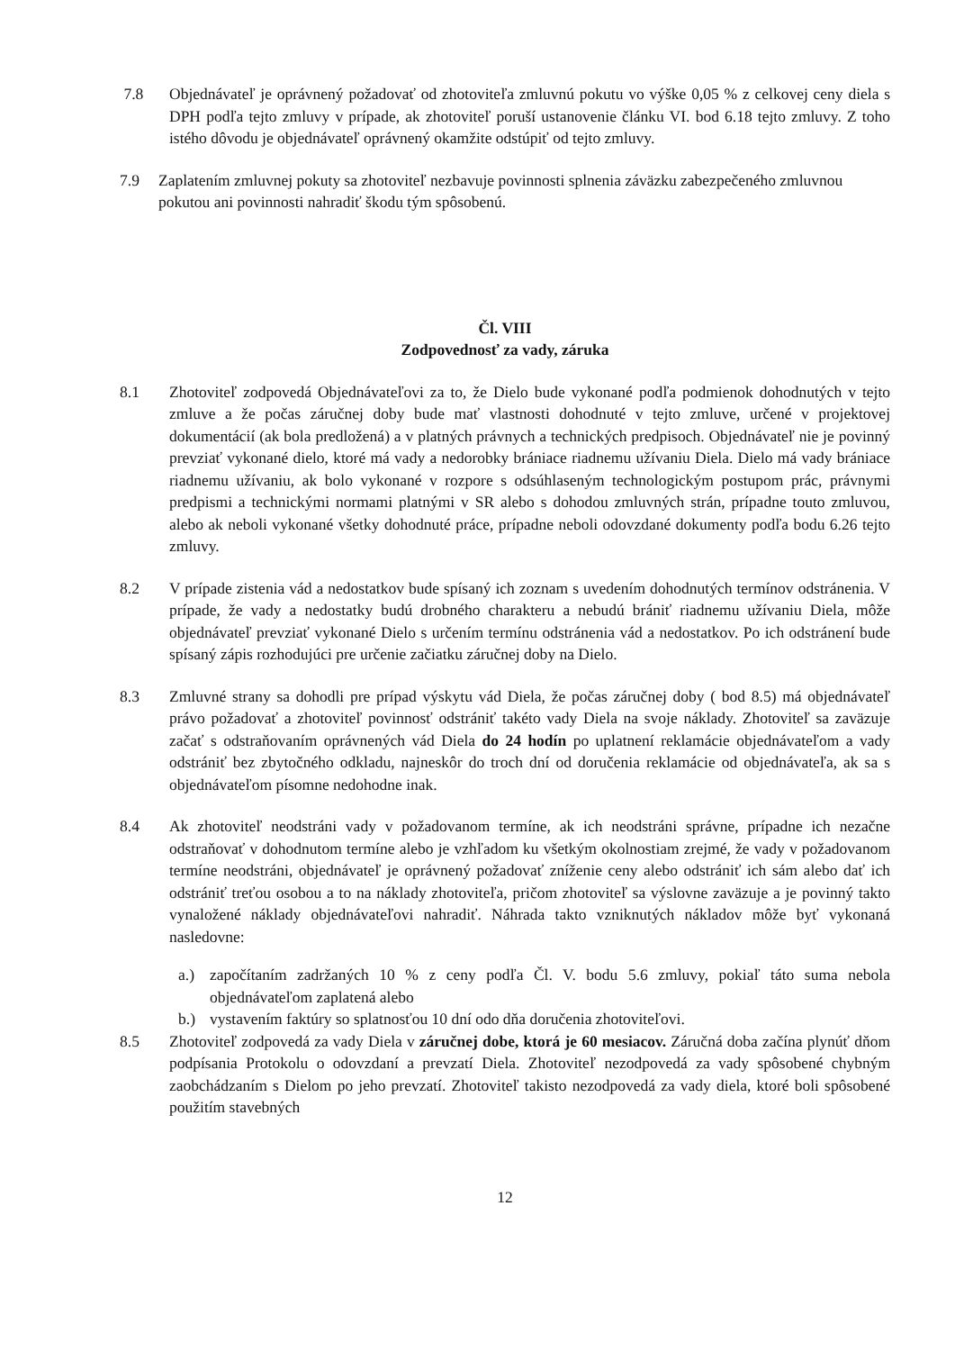7.8 Objednávateľ je oprávnený požadovať od zhotoviteľa zmluvnú pokutu vo výške 0,05 % z celkovej ceny diela s DPH podľa tejto zmluvy v prípade, ak zhotoviteľ poruší ustanovenie článku VI. bod 6.18 tejto zmluvy. Z toho istého dôvodu je objednávateľ oprávnený okamžite odstúpiť od tejto zmluvy.
7.9 Zaplatením zmluvnej pokuty sa zhotoviteľ nezbavuje povinnosti splnenia záväzku zabezpečeného zmluvnou pokutou ani povinnosti nahradiť škodu tým spôsobenú.
Čl. VIII
Zodpovednosť za vady, záruka
8.1 Zhotoviteľ zodpovedá Objednávateľovi za to, že Dielo bude vykonané podľa podmienok dohodnutých v tejto zmluve a že počas záručnej doby bude mať vlastnosti dohodnuté v tejto zmluve, určené v projektovej dokumentácií (ak bola predložená) a v platných právnych a technických predpisoch. Objednávateľ nie je povinný prevziať vykonané dielo, ktoré má vady a nedorobky brániace riadnemu užívaniu Diela. Dielo má vady brániace riadnemu užívaniu, ak bolo vykonané v rozpore s odsúhlaseným technologickým postupom prác, právnymi predpismi a technickými normami platnými v SR alebo s dohodou zmluvných strán, prípadne touto zmluvou, alebo ak neboli vykonané všetky dohodnuté práce, prípadne neboli odovzdané dokumenty podľa bodu 6.26 tejto zmluvy.
8.2 V prípade zistenia vád a nedostatkov bude spísaný ich zoznam s uvedením dohodnutých termínov odstránenia. V prípade, že vady a nedostatky budú drobného charakteru a nebudú brániť riadnemu užívaniu Diela, môže objednávateľ prevziať vykonané Dielo s určením termínu odstránenia vád a nedostatkov. Po ich odstránení bude spísaný zápis rozhodujúci pre určenie začiatku záručnej doby na Dielo.
8.3 Zmluvné strany sa dohodli pre prípad výskytu vád Diela, že počas záručnej doby ( bod 8.5) má objednávateľ právo požadovať a zhotoviteľ povinnosť odstrániť takéto vady Diela na svoje náklady. Zhotoviteľ sa zaväzuje začať s odstraňovaním oprávnených vád Diela do 24 hodín po uplatnení reklamácie objednávateľom a vady odstrániť bez zbytočného odkladu, najneskôr do troch dní od doručenia reklamácie od objednávateľa, ak sa s objednávateľom písomne nedohodne inak.
8.4 Ak zhotoviteľ neodstráni vady v požadovanom termíne, ak ich neodstráni správne, prípadne ich nezačne odstraňovať v dohodnutom termíne alebo je vzhľadom ku všetkým okolnostiam zrejmé, že vady v požadovanom termíne neodstráni, objednávateľ je oprávnený požadovať zníženie ceny alebo odstrániť ich sám alebo dať ich odstrániť treťou osobou a to na náklady zhotoviteľa, pričom zhotoviteľ sa výslovne zaväzuje a je povinný takto vynaložené náklady objednávateľovi nahradiť. Náhrada takto vzniknutých nákladov môže byť vykonaná nasledovne:
a.) započítaním zadržaných 10 % z ceny podľa Čl. V. bodu 5.6 zmluvy, pokiaľ táto suma nebola objednávateľom zaplatená alebo
b.) vystavením faktúry so splatnosťou 10 dní odo dňa doručenia zhotoviteľovi.
8.5 Zhotoviteľ zodpovedá za vady Diela v záručnej dobe, ktorá je 60 mesiacov. Záručná doba začína plynúť dňom podpísania Protokolu o odovzdaní a prevzatí Diela. Zhotoviteľ nezodpovedá za vady spôsobené chybným zaobchádzaním s Dielom po jeho prevzatí. Zhotoviteľ takisto nezodpovedá za vady diela, ktoré boli spôsobené použitím stavebných
12